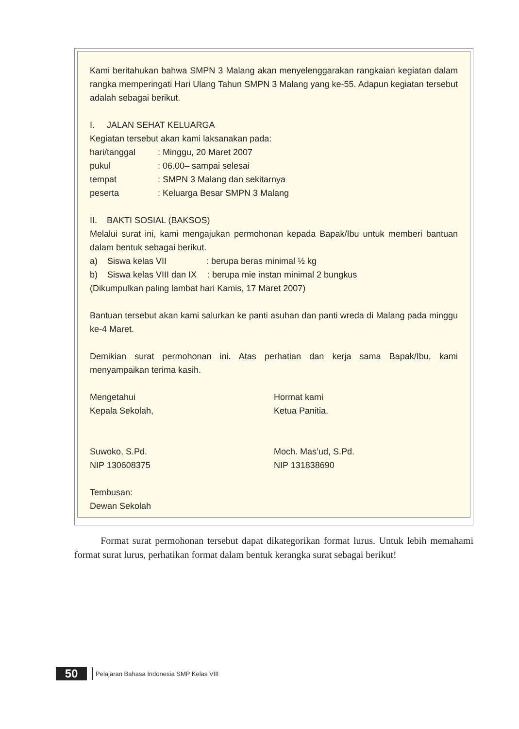Kami beritahukan bahwa SMPN 3 Malang akan menyelenggarakan rangkaian kegiatan dalam rangka memperingati Hari Ulang Tahun SMPN 3 Malang yang ke-55. Adapun kegiatan tersebut adalah sebagai berikut.
I. JALAN SEHAT KELUARGA
Kegiatan tersebut akan kami laksanakan pada:
hari/tanggal: Minggu, 20 Maret 2007
pukul: 06.00– sampai selesai
tempat: SMPN 3 Malang dan sekitarnya
peserta: Keluarga Besar SMPN 3 Malang
II. BAKTI SOSIAL (BAKSOS)
Melalui surat ini, kami mengajukan permohonan kepada Bapak/Ibu untuk memberi bantuan dalam bentuk sebagai berikut.
a) Siswa kelas VII: berupa beras minimal ½ kg
b) Siswa kelas VIII dan IX: berupa mie instan minimal 2 bungkus
(Dikumpulkan paling lambat hari Kamis, 17 Maret 2007)
Bantuan tersebut akan kami salurkan ke panti asuhan dan panti wreda di Malang pada minggu ke-4 Maret.
Demikian surat permohonan ini. Atas perhatian dan kerja sama Bapak/Ibu, kami menyampaikan terima kasih.
Mengetahui
Kepala Sekolah,
Suwoko, S.Pd.
NIP 130608375
Hormat kami
Ketua Panitia,
Moch. Mas’ud, S.Pd.
NIP 131838690
Tembusan:
Dewan Sekolah
Format surat permohonan tersebut dapat dikategorikan format lurus. Untuk lebih memahami format surat lurus, perhatikan format dalam bentuk kerangka surat sebagai berikut!
50
Pelajaran Bahasa Indonesia SMP Kelas VIII